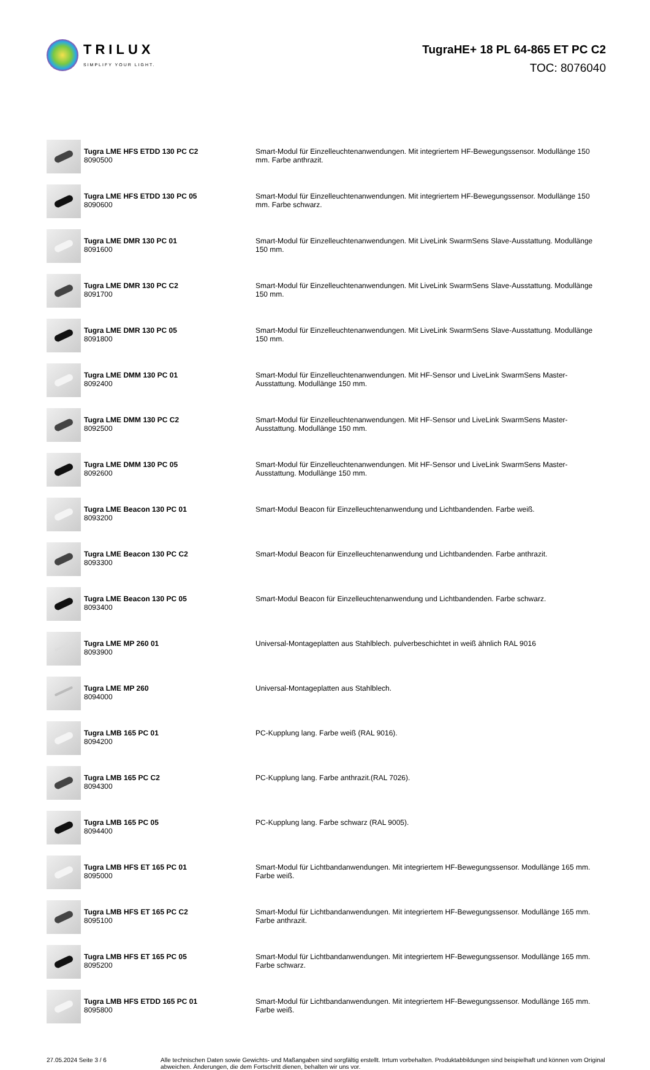TRILUX
SIMPLIFY YOUR LIGHT.
TugraHE+ 18 PL 64-865 ET PC C2
TOC: 8076040
| | Tugra LME HFS ETDD 130 PC C2 8090500 | Smart-Modul für Einzelleuchtenanwendungen. Mit integriertem HF-Bewegungssensor. Modullänge 150 mm. Farbe anthrazit. |
| | Tugra LME HFS ETDD 130 PC 05 8090600 | Smart-Modul für Einzelleuchtenanwendungen. Mit integriertem HF-Bewegungssensor. Modullänge 150 mm. Farbe schwarz. |
| | Tugra LME DMR 130 PC 01 8091600 | Smart-Modul für Einzelleuchtenanwendungen. Mit LiveLink SwarmSens Slave-Ausstattung. Modullänge 150 mm. |
| | Tugra LME DMR 130 PC C2 8091700 | Smart-Modul für Einzelleuchtenanwendungen. Mit LiveLink SwarmSens Slave-Ausstattung. Modullänge 150 mm. |
| | Tugra LME DMR 130 PC 05 8091800 | Smart-Modul für Einzelleuchtenanwendungen. Mit LiveLink SwarmSens Slave-Ausstattung. Modullänge 150 mm. |
| | Tugra LME DMM 130 PC 01 8092400 | Smart-Modul für Einzelleuchtenanwendungen. Mit HF-Sensor und LiveLink SwarmSens Master-Ausstattung. Modullänge 150 mm. |
| | Tugra LME DMM 130 PC C2 8092500 | Smart-Modul für Einzelleuchtenanwendungen. Mit HF-Sensor und LiveLink SwarmSens Master-Ausstattung. Modullänge 150 mm. |
| | Tugra LME DMM 130 PC 05 8092600 | Smart-Modul für Einzelleuchtenanwendungen. Mit HF-Sensor und LiveLink SwarmSens Master-Ausstattung. Modullänge 150 mm. |
| | Tugra LME Beacon 130 PC 01 8093200 | Smart-Modul Beacon für Einzelleuchtenanwendung und Lichtbandenden. Farbe weiß. |
| | Tugra LME Beacon 130 PC C2 8093300 | Smart-Modul Beacon für Einzelleuchtenanwendung und Lichtbandenden. Farbe anthrazit. |
| | Tugra LME Beacon 130 PC 05 8093400 | Smart-Modul Beacon für Einzelleuchtenanwendung und Lichtbandenden. Farbe schwarz. |
| | Tugra LME MP 260 01 8093900 | Universal-Montageplatten aus Stahlblech. pulverbeschichtet in weiß ähnlich RAL 9016 |
| | Tugra LME MP 260 8094000 | Universal-Montageplatten aus Stahlblech. |
| | Tugra LMB 165 PC 01 8094200 | PC-Kupplung lang. Farbe weiß (RAL 9016). |
| | Tugra LMB 165 PC C2 8094300 | PC-Kupplung lang. Farbe anthrazit.(RAL 7026). |
| | Tugra LMB 165 PC 05 8094400 | PC-Kupplung lang. Farbe schwarz (RAL 9005). |
| | Tugra LMB HFS ET 165 PC 01 8095000 | Smart-Modul für Lichtbandanwendungen. Mit integriertem HF-Bewegungssensor. Modullänge 165 mm. Farbe weiß. |
| | Tugra LMB HFS ET 165 PC C2 8095100 | Smart-Modul für Lichtbandanwendungen. Mit integriertem HF-Bewegungssensor. Modullänge 165 mm. Farbe anthrazit. |
| | Tugra LMB HFS ET 165 PC 05 8095200 | Smart-Modul für Lichtbandanwendungen. Mit integriertem HF-Bewegungssensor. Modullänge 165 mm. Farbe schwarz. |
| | Tugra LMB HFS ETDD 165 PC 01 8095800 | Smart-Modul für Lichtbandanwendungen. Mit integriertem HF-Bewegungssensor. Modullänge 165 mm. Farbe weiß. |
27.05.2024 Seite 3 / 6 Alle technischen Daten sowie Gewichts- und Maßangaben sind sorgfältig erstellt. Irrtum vorbehalten. Produktabbildungen sind beispielhaft und können vom Original abweichen. Änderungen, die dem Fortschritt dienen, behalten wir uns vor.